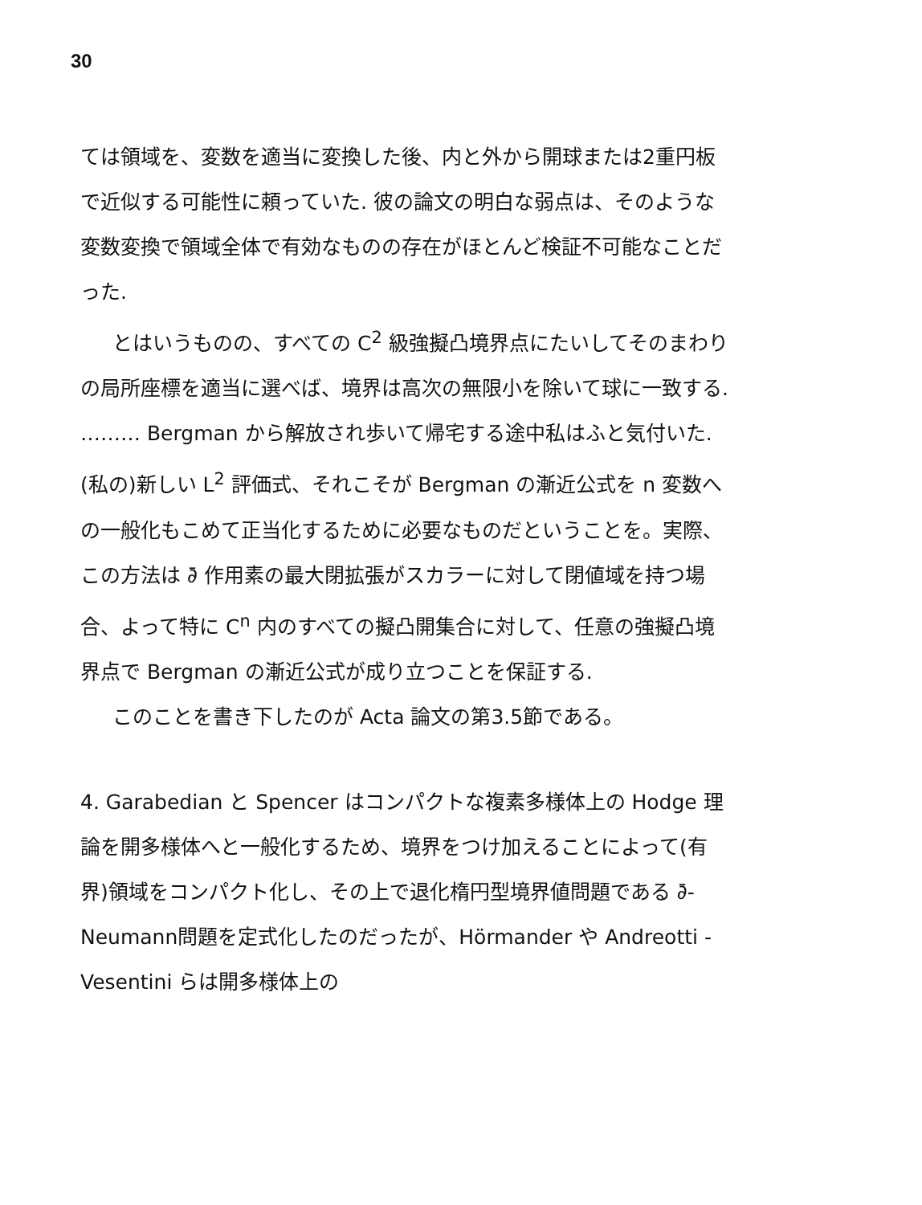30
ては領域を、変数を適当に変換した後、内と外から開球または2重円板で近似する可能性に頼っていた. 彼の論文の明白な弱点は、そのような変数変換で領域全体で有効なものの存在がほとんど検証不可能なことだった.
とはいうものの、すべての C<sup>2</sup> 級強擬凸境界点にたいしてそのまわりの局所座標を適当に選べば、境界は高次の無限小を除いて球に一致する. ……… Bergman から解放され歩いて帰宅する途中私はふと気付いた. (私の)新しい L<sup>2</sup> 評価式、それこそが Bergman の漸近公式を n 変数への一般化もこめて正当化するために必要なものだということを。実際、この方法は ∂̄ 作用素の最大閉拡張がスカラーに対して閉値域を持つ場合、よって特に C<sup>n</sup> 内のすべての擬凸開集合に対して、任意の強擬凸境界点で Bergman の漸近公式が成り立つことを保証する.
このことを書き下したのが Acta 論文の第3.5節である。
4. Garabedian と Spencer はコンパクトな複素多様体上の Hodge 理論を開多様体へと一般化するため、境界をつけ加えることによって(有界)領域をコンパクト化し、その上で退化楕円型境界値問題である ∂̄-Neumann問題を定式化したのだったが、Hörmander や Andreotti - Vesentini らは開多様体上の